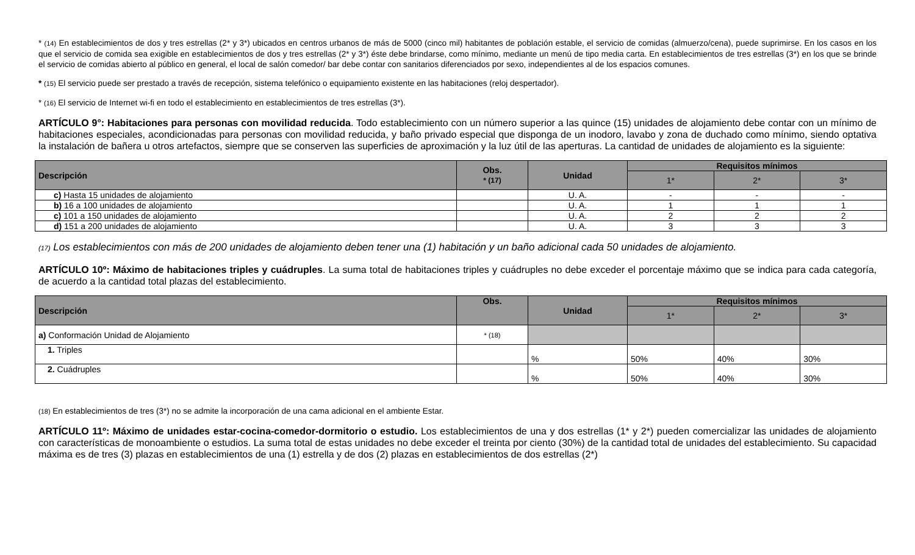* (14) En establecimientos de dos y tres estrellas (2* y 3*) ubicados en centros urbanos de más de 5000 (cinco mil) habitantes de población estable, el servicio de comidas (almuerzo/cena), puede suprimirse. En los casos en los que el servicio de comida sea exigible en establecimientos de dos y tres estrellas (2* y 3*) éste debe brindarse, como mínimo, mediante un menú de tipo media carta. En establecimientos de tres estrellas (3*) en los que se brinde el servicio de comidas abierto al público en general, el local de salón comedor/ bar debe contar con sanitarios diferenciados por sexo, independientes al de los espacios comunes.
* (15) El servicio puede ser prestado a través de recepción, sistema telefónico o equipamiento existente en las habitaciones (reloj despertador).
* (16) El servicio de Internet wi-fi en todo el establecimiento en establecimientos de tres estrellas (3*).
ARTÍCULO 9°: Habitaciones para personas con movilidad reducida. Todo establecimiento con un número superior a las quince (15) unidades de alojamiento debe contar con un mínimo de habitaciones especiales, acondicionadas para personas con movilidad reducida, y baño privado especial que disponga de un inodoro, lavabo y zona de duchado como mínimo, siendo optativa la instalación de bañera u otros artefactos, siempre que se conserven las superficies de aproximación y la luz útil de las aperturas. La cantidad de unidades de alojamiento es la siguiente:
| Descripción | Obs. * (17) | Unidad | Requisitos mínimos | | |
| --- | --- | --- | --- | --- | --- |
| | | | 1* | 2* | 3* |
| c) Hasta 15 unidades de alojamiento | | U. A. | - | - | - |
| b) 16 a 100 unidades de alojamiento | | U. A. | 1 | 1 | 1 |
| c) 101 a 150 unidades de alojamiento | | U. A. | 2 | 2 | 2 |
| d) 151 a 200 unidades de alojamiento | | U. A. | 3 | 3 | 3 |
(17) Los establecimientos con más de 200 unidades de alojamiento deben tener una (1) habitación y un baño adicional cada 50 unidades de alojamiento.
ARTÍCULO 10º: Máximo de habitaciones triples y cuádruples. La suma total de habitaciones triples y cuádruples no debe exceder el porcentaje máximo que se indica para cada categoría, de acuerdo a la cantidad total plazas del establecimiento.
| Descripción | Obs. | Unidad | Requisitos mínimos | | |
| --- | --- | --- | --- | --- | --- |
| | | | 1* | 2* | 3* |
| a) Conformación Unidad de Alojamiento | * (18) | | | | |
| 1. Triples | | % | 50% | 40% | 30% |
| 2. Cuádruples | | % | 50% | 40% | 30% |
(18) En establecimientos de tres (3*) no se admite la incorporación de una cama adicional en el ambiente Estar.
ARTÍCULO 11º: Máximo de unidades estar-cocina-comedor-dormitorio o estudio. Los establecimientos de una y dos estrellas (1* y 2*) pueden comercializar las unidades de alojamiento con características de monoambiente o estudios. La suma total de estas unidades no debe exceder el treinta por ciento (30%) de la cantidad total de unidades del establecimiento. Su capacidad máxima es de tres (3) plazas en establecimientos de una (1) estrella y de dos (2) plazas en establecimientos de dos estrellas (2*)